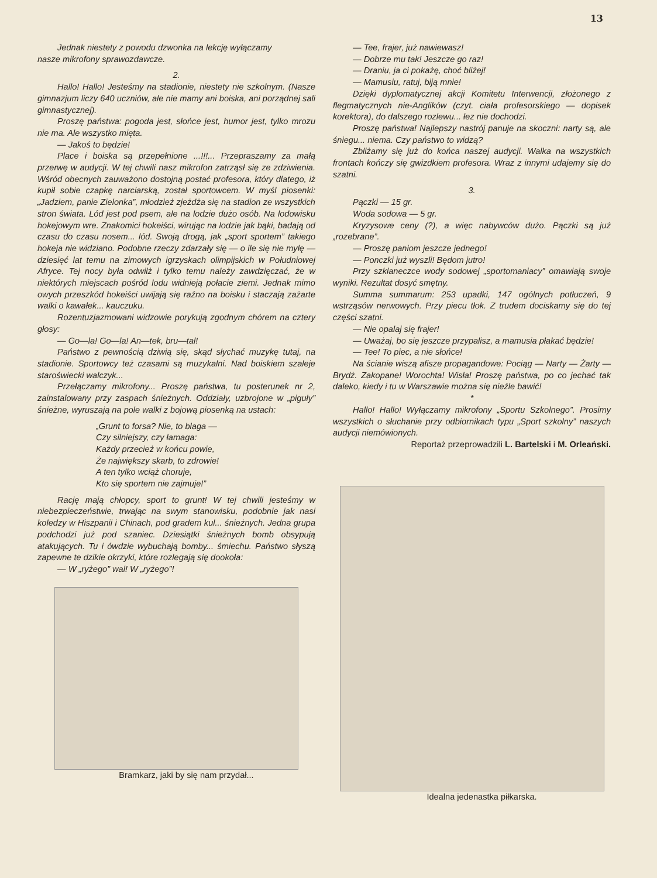13
Jednak niestety z powodu dzwonka na lekcję wyłączamy
nasze mikrofony sprawozdawcze.
2.
Hallo! Hallo! Jesteśmy na stadionie, niestety nie szkolnym. (Nasze gimnazjum liczy 640 uczniów, ale nie mamy ani boiska, ani porządnej sali gimnastycznej).
Proszę państwa: pogoda jest, słońce jest, humor jest, tylko mrozu nie ma. Ale wszystko mięta.
— Jakoś to będzie!
Place i boiska są przepełnione ...!!!... Przepraszamy za małą przerwę w audycji. W tej chwili nasz mikrofon zatrząsł się ze zdziwienia. Wśród obecnych zauważono dostojną postać profesora, który dlatego, iż kupił sobie czapkę narciarską, został sportowcem. W myśl piosenki: „Jadziem, panie Zielonka”, młodzież zjeżdża się na stadion ze wszystkich stron świata. Lód jest pod psem, ale na lodzie dużo osób. Na lodowisku hokejowym wre. Znakomici hokeiści, wirując na lodzie jak bąki, badają od czasu do czasu nosem... lód. Swoją drogą, jak „sport sportem” takiego hokeja nie widziano. Podobne rzeczy zdarzały się — o ile się nie mylę — dziesięć lat temu na zimowych igrzyskach olimpijskich w Południowej Afryce. Tej nocy była odwilż i tylko temu należy zawdzięczać, że w niektórych miejscach pośród lodu widnieją połacie ziemi. Jednak mimo owych przeszkód hokeiści uwijają się raźno na boisku i staczają zażarte walki o kawałek... kauczuku.
Rozentuzjazmowani widzowie porykują zgodnym chórem na cztery głosy:
— Go—la! Go—la! An—tek, bru—tal!
Państwo z pewnością dziwią się, skąd słychać muzykę tutaj, na stadionie. Sportowcy też czasami są muzykalni. Nad boiskiem szaleje staroświecki walczyk...
Przełączamy mikrofony... Proszę państwa, tu posterunek nr 2, zainstalowany przy zaspach śnieżnych. Oddziały, uzbrojone w „piguły” śnieżne, wyruszają na pole walki z bojową piosenką na ustach:
„Grunt to forsa? Nie, to blaga —
Czy silniejszy, czy łamaga:
Każdy przecież w końcu powie,
Że największy skarb, to zdrowie!
A ten tylko wciąż choruje,
Kto się sportem nie zajmuje!”
Rację mają chłopcy, sport to grunt! W tej chwili jesteśmy w niebezpieczeństwie, trwając na swym stanowisku, podobnie jak nasi koledzy w Hiszpanii i Chinach, pod gradem kul... śnieżnych. Jedna grupa podchodzi już pod szaniec. Dziesiątki śnieżnych bomb obsypują atakujących. Tu i ówdzie wybuchają bomby... śmiechu. Państwo słyszą zapewne te dzikie okrzyki, które rozlegają się dookoła:
— W „ryżego” wal! W „ryżego”!
Bramkarz, jaki by się nam przydał...
— Tee, frajer, już nawiewasz!
— Dobrze mu tak! Jeszcze go raz!
— Draniu, ja ci pokażę, choć bliżej!
— Mamusiu, ratuj, biją mnie!
Dzięki dyplomatycznej akcji Komitetu Interwencji, złożonego z flegmatycznych nie-Anglików (czyt. ciała profesorskiego — dopisek korektora), do dalszego rozlewu... łez nie dochodzi.
Proszę państwa! Najlepszy nastrój panuje na skoczni: narty są, ale śniegu... niema. Czy państwo to widzą?
Zbliżamy się już do końca naszej audycji. Walka na wszystkich frontach kończy się gwizdkiem profesora. Wraz z innymi udajemy się do szatni.
3.
Pączki — 15 gr.
Woda sodowa — 5 gr.
Kryzysowe ceny (?), a więc nabywców dużo. Pączki są już „rozebrane”.
— Proszę paniom jeszcze jednego!
— Ponczki już wyszli! Będom jutro!
Przy szklaneczce wody sodowej „sportomaniacy” omawiają swoje wyniki. Rezultat dosyć smętny.
Summa summarum: 253 upadki, 147 ogólnych potłuczeń, 9 wstrząsów nerwowych. Przy piecu tłok. Z trudem dociskamy się do tej części szatni.
— Nie opalaj się frajer!
— Uważaj, bo się jeszcze przypalisz, a mamusia płakać będzie!
— Tee! To piec, a nie słońce!
Na ścianie wiszą afisze propagandowe: Pociąg — Narty — Żarty — Brydż. Zakopane! Worochta! Wisła! Proszę państwa, po co jechać tak daleko, kiedy i tu w Warszawie można się nieźle bawić!
*
Hallo! Hallo! Wyłączamy mikrofony „Sportu Szkolnego”. Prosimy wszystkich o słuchanie przy odbiornikach typu „Sport szkolny” naszych audycji niemówionych.
Reportaż przeprowadzili L. Bartelski i M. Orleański.
Idealna jedenastka piłkarska.